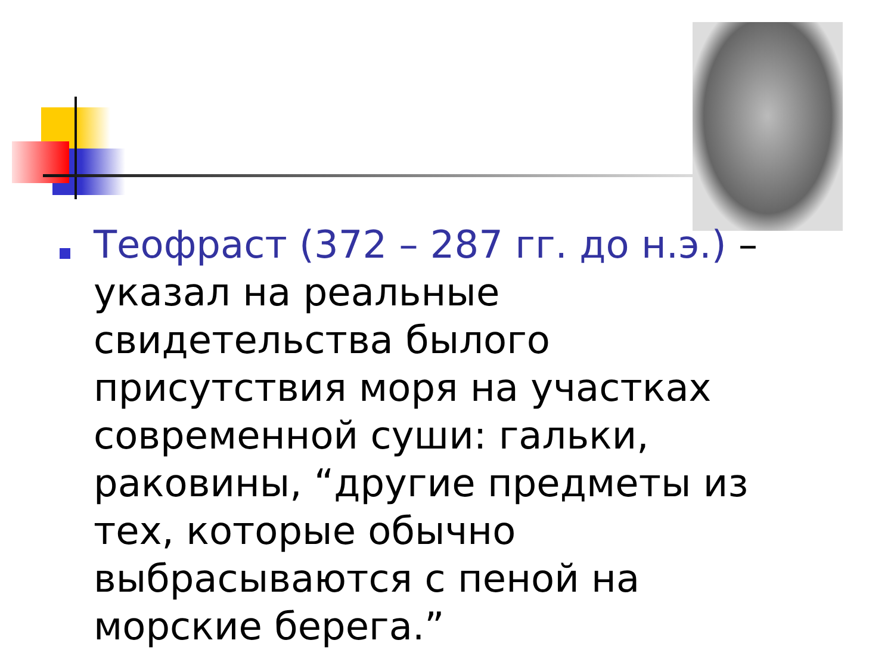Теофраст (372 – 287 гг. до н.э.) – указал на реальные свидетельства былого присутствия моря на участках современной суши: гальки, раковины, “другие предметы из тех, которые обычно выбрасываются с пеной на морские берега.”